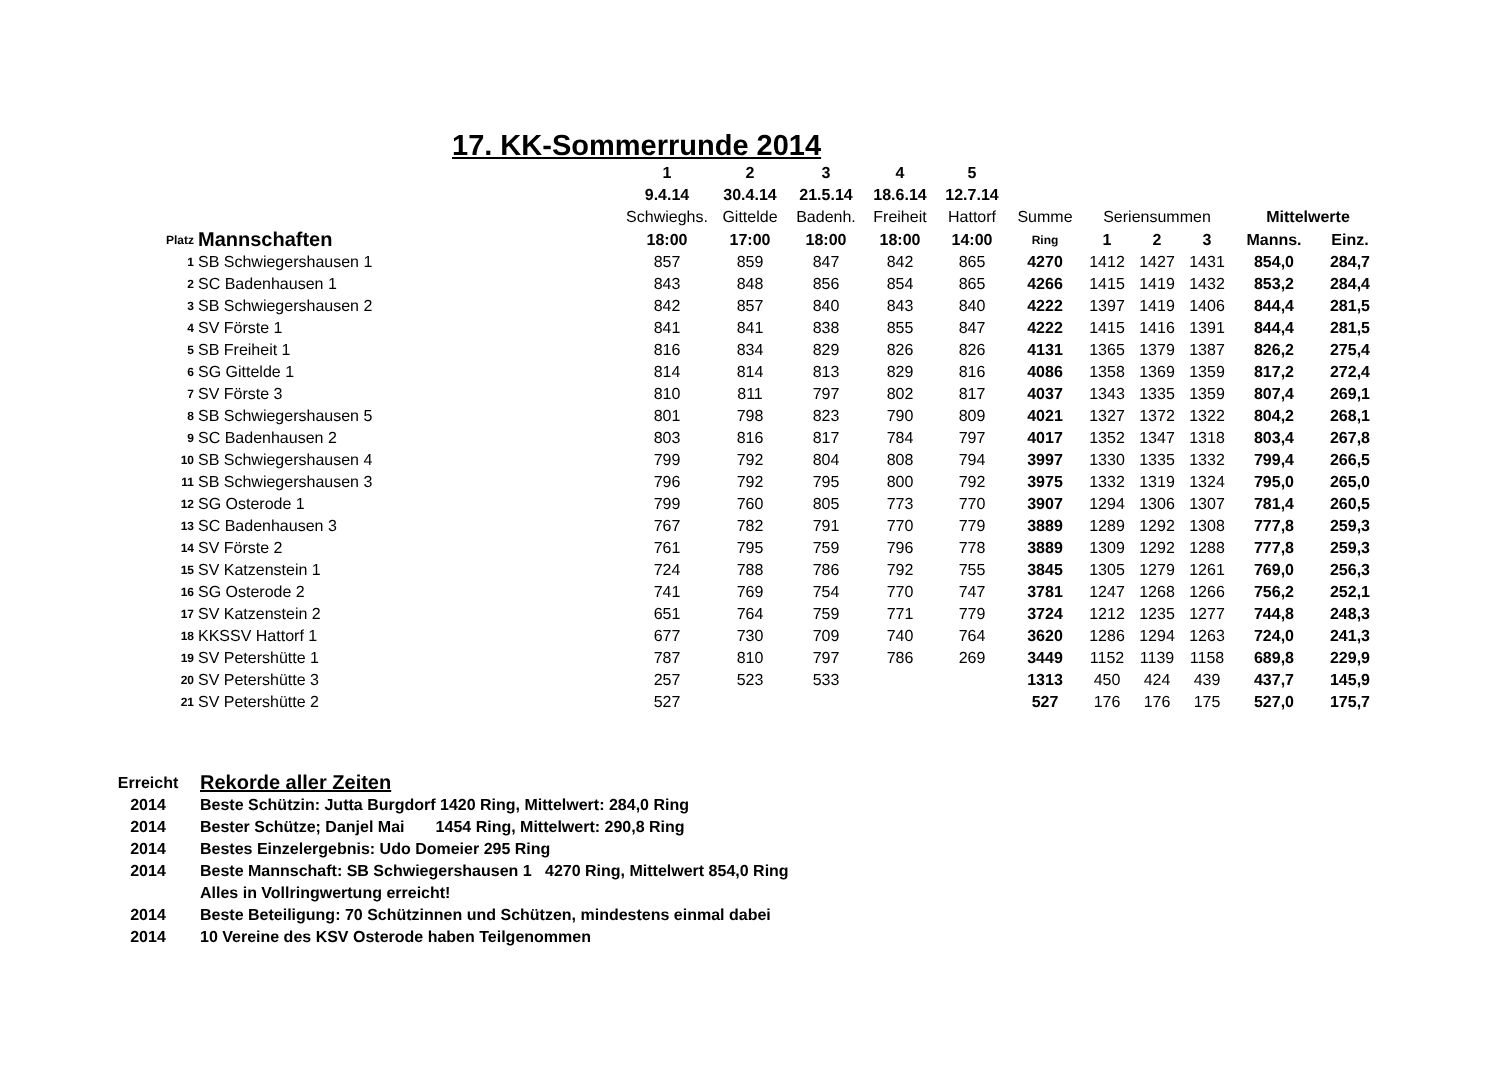17. KK-Sommerrunde 2014
| | | 1 | 2 | 3 | 4 | 5 | | | | | | |
| | | 9.4.14 | 30.4.14 | 21.5.14 | 18.6.14 | 12.7.14 | | | | | | |
| | | Schwieghs. | Gittelde | Badenh. | Freiheit | Hattorf | Summe | Seriensummen | | | Mittelwerte | |
| Platz | Mannschaften | 18:00 | 17:00 | 18:00 | 18:00 | 14:00 | Ring | 1 | 2 | 3 | Manns. | Einz. |
| 1 | SB Schwiegershausen 1 | 857 | 859 | 847 | 842 | 865 | 4270 | 1412 | 1427 | 1431 | 854,0 | 284,7 |
| 2 | SC Badenhausen 1 | 843 | 848 | 856 | 854 | 865 | 4266 | 1415 | 1419 | 1432 | 853,2 | 284,4 |
| 3 | SB Schwiegershausen 2 | 842 | 857 | 840 | 843 | 840 | 4222 | 1397 | 1419 | 1406 | 844,4 | 281,5 |
| 4 | SV Förste 1 | 841 | 841 | 838 | 855 | 847 | 4222 | 1415 | 1416 | 1391 | 844,4 | 281,5 |
| 5 | SB Freiheit 1 | 816 | 834 | 829 | 826 | 826 | 4131 | 1365 | 1379 | 1387 | 826,2 | 275,4 |
| 6 | SG Gittelde 1 | 814 | 814 | 813 | 829 | 816 | 4086 | 1358 | 1369 | 1359 | 817,2 | 272,4 |
| 7 | SV Förste 3 | 810 | 811 | 797 | 802 | 817 | 4037 | 1343 | 1335 | 1359 | 807,4 | 269,1 |
| 8 | SB Schwiegershausen 5 | 801 | 798 | 823 | 790 | 809 | 4021 | 1327 | 1372 | 1322 | 804,2 | 268,1 |
| 9 | SC Badenhausen 2 | 803 | 816 | 817 | 784 | 797 | 4017 | 1352 | 1347 | 1318 | 803,4 | 267,8 |
| 10 | SB Schwiegershausen 4 | 799 | 792 | 804 | 808 | 794 | 3997 | 1330 | 1335 | 1332 | 799,4 | 266,5 |
| 11 | SB Schwiegershausen 3 | 796 | 792 | 795 | 800 | 792 | 3975 | 1332 | 1319 | 1324 | 795,0 | 265,0 |
| 12 | SG Osterode 1 | 799 | 760 | 805 | 773 | 770 | 3907 | 1294 | 1306 | 1307 | 781,4 | 260,5 |
| 13 | SC Badenhausen 3 | 767 | 782 | 791 | 770 | 779 | 3889 | 1289 | 1292 | 1308 | 777,8 | 259,3 |
| 14 | SV Förste 2 | 761 | 795 | 759 | 796 | 778 | 3889 | 1309 | 1292 | 1288 | 777,8 | 259,3 |
| 15 | SV Katzenstein 1 | 724 | 788 | 786 | 792 | 755 | 3845 | 1305 | 1279 | 1261 | 769,0 | 256,3 |
| 16 | SG Osterode 2 | 741 | 769 | 754 | 770 | 747 | 3781 | 1247 | 1268 | 1266 | 756,2 | 252,1 |
| 17 | SV Katzenstein 2 | 651 | 764 | 759 | 771 | 779 | 3724 | 1212 | 1235 | 1277 | 744,8 | 248,3 |
| 18 | KKSSV Hattorf 1 | 677 | 730 | 709 | 740 | 764 | 3620 | 1286 | 1294 | 1263 | 724,0 | 241,3 |
| 19 | SV Petershütte 1 | 787 | 810 | 797 | 786 | 269 | 3449 | 1152 | 1139 | 1158 | 689,8 | 229,9 |
| 20 | SV Petershütte 3 | 257 | 523 | 533 | | | 1313 | 450 | 424 | 439 | 437,7 | 145,9 |
| 21 | SV Petershütte 2 | 527 | | | | | 527 | 176 | 176 | 175 | 527,0 | 175,7 |
| Erreicht | Rekorde aller Zeiten |
| 2014 | Beste Schützin: Jutta Burgdorf 1420 Ring, Mittelwert: 284,0 Ring |
| 2014 | Bester Schütze; Danjel Mai 1454 Ring, Mittelwert: 290,8 Ring |
| 2014 | Bestes Einzelergebnis: Udo Domeier 295 Ring |
| 2014 | Beste Mannschaft: SB Schwiegershausen 1 4270 Ring, Mittelwert 854,0 Ring |
| | Alles in Vollringwertung erreicht! |
| 2014 | Beste Beteiligung: 70 Schützinnen und Schützen, mindestens einmal dabei |
| 2014 | 10 Vereine des KSV Osterode haben Teilgenommen |